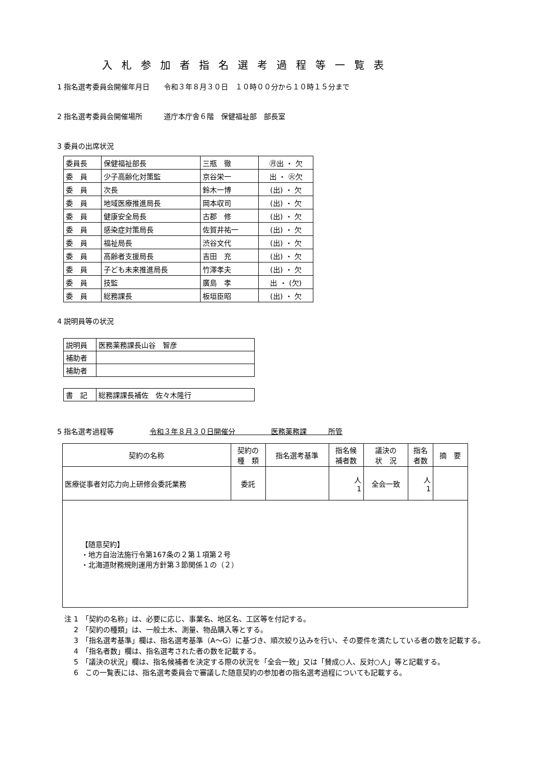入札参加者指名選考過程等一覧表
1 指名選考委員会開催年月日　　令和３年８月３０日　１０時００分から１０時１５分まで
2 指名選考委員会開催場所　　　道庁本庁舎６階　保健福祉部　部長室
3 委員の出席状況
| 委員長 | 保健福祉部長 | 三瓶 徹 | ㊊出 ・ 欠 |
| 委 員 | 少子高齢化対策監 | 京谷栄一 | 出 ・ ㊋欠 |
| 委 員 | 次長 | 鈴木一博 | (出) ・ 欠 |
| 委 員 | 地域医療推進局長 | 岡本収司 | (出) ・ 欠 |
| 委 員 | 健康安全局長 | 古郡 修 | (出) ・ 欠 |
| 委 員 | 感染症対策局長 | 佐賀井祐一 | (出) ・ 欠 |
| 委 員 | 福祉局長 | 渋谷文代 | (出) ・ 欠 |
| 委 員 | 高齢者支援局長 | 吉田 充 | (出) ・ 欠 |
| 委 員 | 子ども未来推進局長 | 竹澤孝夫 | (出) ・ 欠 |
| 委 員 | 技監 | 廣島 孝 | 出 ・ (欠) |
| 委 員 | 総務課長 | 板垣臣昭 | (出) ・ 欠 |
4 説明員等の状況
| 説明員 | 医務薬務課長山谷 智彦 |
| 補助者 | |
| 補助者 | |
| 書 記 | 総務課課長補佐 佐々木隆行 |
5 指名選考過程等　　　　　令和３年８月３０日開催分　　　　　医務薬務課　　　所管
| 契約の名称 | 契約の 種 類 | 指名選考基準 | 指名候 補者数 | 議決の 状 況 | 指名 者数 | 摘 要 |
| --- | --- | --- | --- | --- | --- | --- |
| 医療従事者対応力向上研修会委託業務 | 委託 | | 人 1 | 全会一致 | 人 1 | |
| 【随意契約】 ・地方自治法施行令第167条の２第１項第２号 ・北海道財務規則運用方針第３節関係１の（２） | | | | | | |
注 1　「契約の名称」は、必要に応じ、事業名、地区名、工区等を付記する。
　 2　「契約の種類」は、一般土木、測量、物品購入等とする。
　 3　「指名選考基準」欄は、指名選考基準（A～G）に基づき、順次絞り込みを行い、その要件を満たしている者の数を記載する。
　 4　「指名者数」欄は、指名選考された者の数を記載する。
　 5　「議決の状況」欄は、指名候補者を決定する際の状況を「全会一致」又は「賛成○人、反対○人」等と記載する。
　 6　この一覧表には、指名選考委員会で審議した随意契約の参加者の指名選考過程についても記載する。